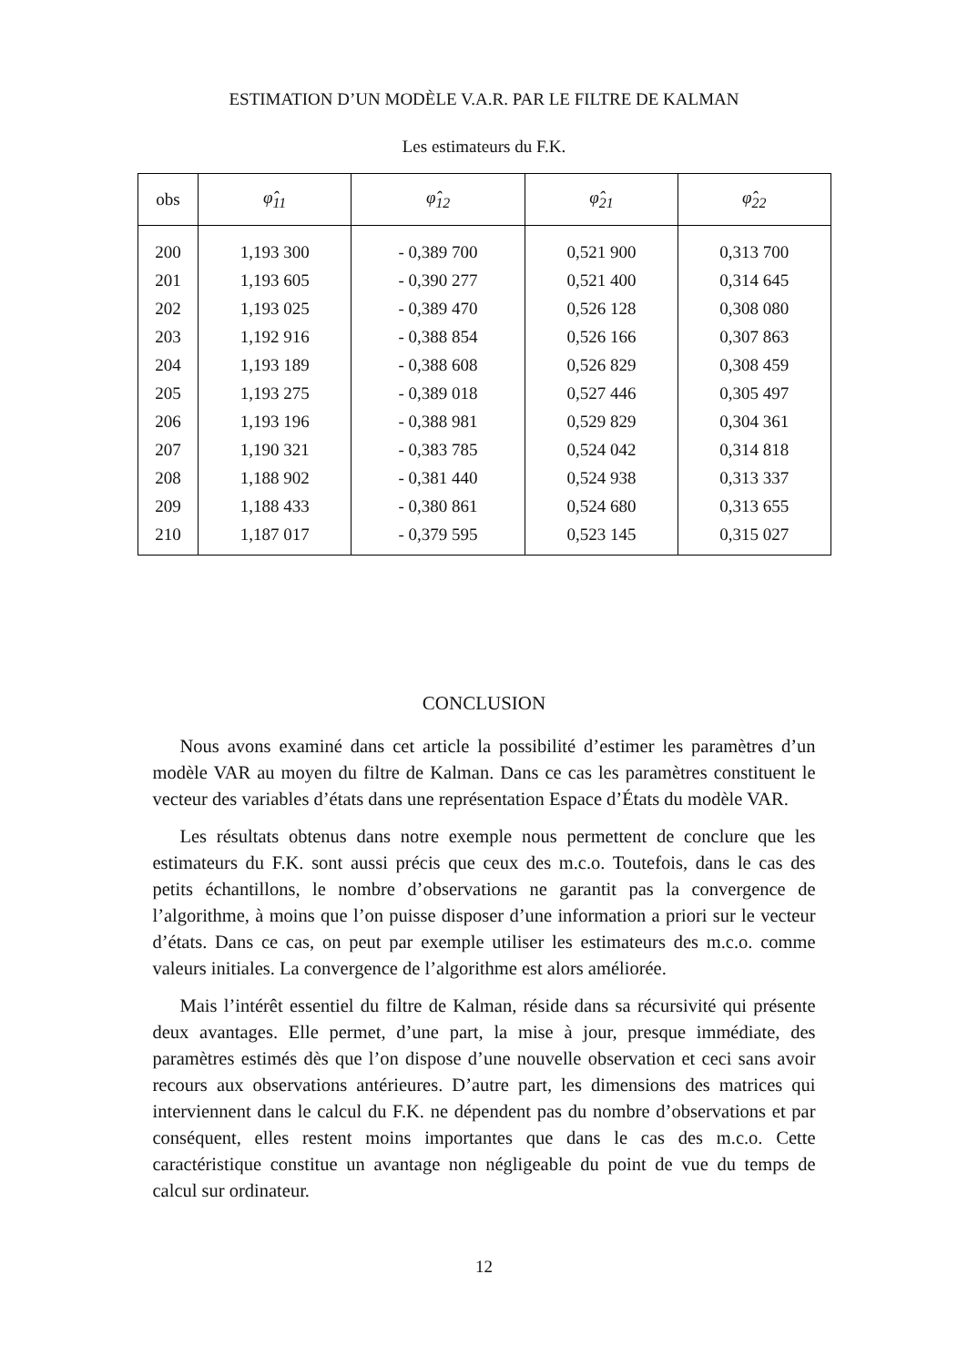ESTIMATION D’UN MODÈLE V.A.R. PAR LE FILTRE DE KALMAN
Les estimateurs du F.K.
| obs | φ̂<sub>11</sub> | φ̂<sub>12</sub> | φ̂<sub>21</sub> | φ̂<sub>22</sub> |
| --- | --- | --- | --- | --- |
| 200 | 1,193 300 | - 0,389 700 | 0,521 900 | 0,313 700 |
| 201 | 1,193 605 | - 0,390 277 | 0,521 400 | 0,314 645 |
| 202 | 1,193 025 | - 0,389 470 | 0,526 128 | 0,308 080 |
| 203 | 1,192 916 | - 0,388 854 | 0,526 166 | 0,307 863 |
| 204 | 1,193 189 | - 0,388 608 | 0,526 829 | 0,308 459 |
| 205 | 1,193 275 | - 0,389 018 | 0,527 446 | 0,305 497 |
| 206 | 1,193 196 | - 0,388 981 | 0,529 829 | 0,304 361 |
| 207 | 1,190 321 | - 0,383 785 | 0,524 042 | 0,314 818 |
| 208 | 1,188 902 | - 0,381 440 | 0,524 938 | 0,313 337 |
| 209 | 1,188 433 | - 0,380 861 | 0,524 680 | 0,313 655 |
| 210 | 1,187 017 | - 0,379 595 | 0,523 145 | 0,315 027 |
CONCLUSION
Nous avons examiné dans cet article la possibilité d’estimer les paramètres d’un modèle VAR au moyen du filtre de Kalman. Dans ce cas les paramètres constituent le vecteur des variables d’états dans une représentation Espace d’États du modèle VAR.
Les résultats obtenus dans notre exemple nous permettent de conclure que les estimateurs du F.K. sont aussi précis que ceux des m.c.o. Toutefois, dans le cas des petits échantillons, le nombre d’observations ne garantit pas la convergence de l’algorithme, à moins que l’on puisse disposer d’une information a priori sur le vecteur d’états. Dans ce cas, on peut par exemple utiliser les estimateurs des m.c.o. comme valeurs initiales. La convergence de l’algorithme est alors améliorée.
Mais l’intérêt essentiel du filtre de Kalman, réside dans sa récursivité qui présente deux avantages. Elle permet, d’une part, la mise à jour, presque immédiate, des paramètres estimés dès que l’on dispose d’une nouvelle observation et ceci sans avoir recours aux observations antérieures. D’autre part, les dimensions des matrices qui interviennent dans le calcul du F.K. ne dépendent pas du nombre d’observations et par conséquent, elles restent moins importantes que dans le cas des m.c.o. Cette caractéristique constitue un avantage non négligeable du point de vue du temps de calcul sur ordinateur.
12